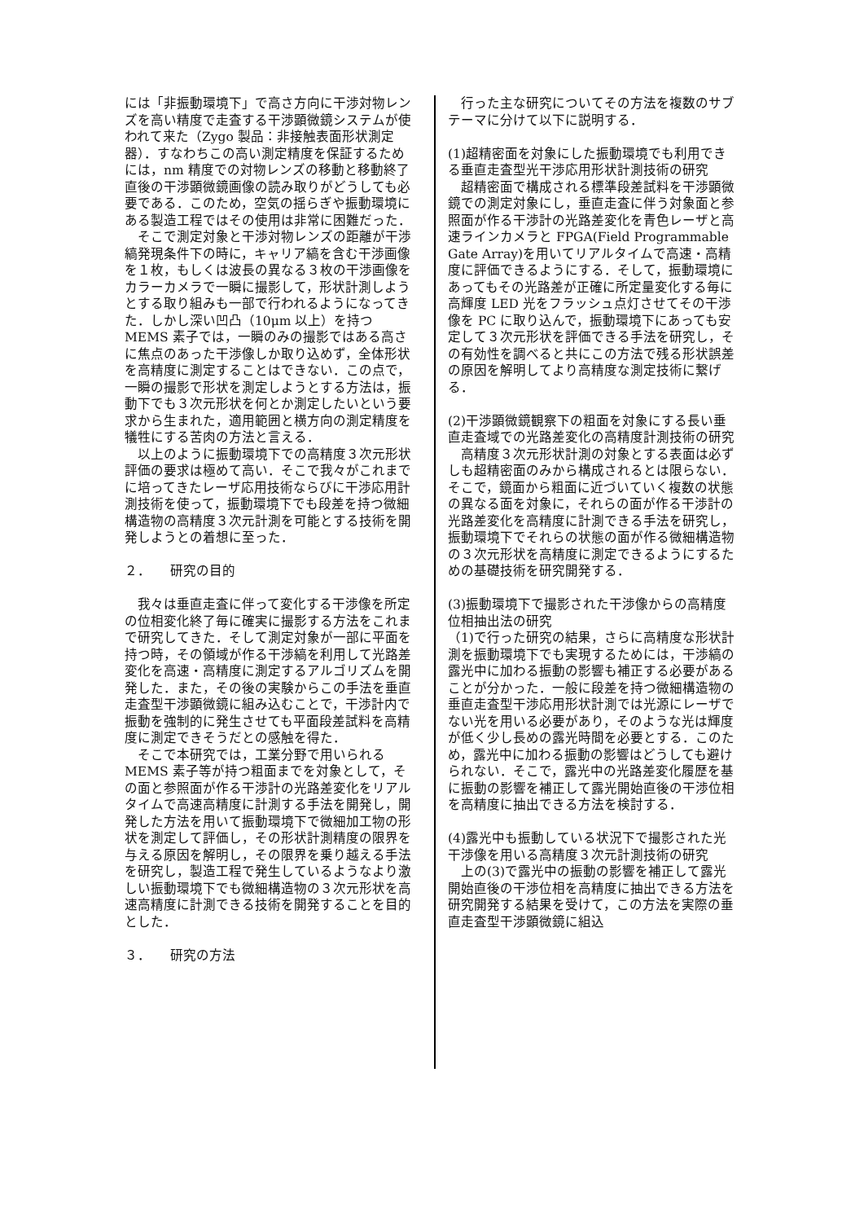には「非振動環境下」で高さ方向に干渉対物レンズを高い精度で走査する干渉顕微鏡システムが使われて来た（Zygo 製品：非接触表面形状測定器）．すなわちこの高い測定精度を保証するためには，nm 精度での対物レンズの移動と移動終了直後の干渉顕微鏡画像の読み取りがどうしても必要である．このため，空気の揺らぎや振動環境にある製造工程ではその使用は非常に困難だった．
　そこで測定対象と干渉対物レンズの距離が干渉縞発現条件下の時に，キャリア縞を含む干渉画像を１枚，もしくは波長の異なる３枚の干渉画像をカラーカメラで一瞬に撮影して，形状計測しようとする取り組みも一部で行われるようになってきた．しかし深い凹凸（10μm 以上）を持つ MEMS 素子では，一瞬のみの撮影ではある高さに焦点のあった干渉像しか取り込めず，全体形状を高精度に測定することはできない．この点で，一瞬の撮影で形状を測定しようとする方法は，振動下でも３次元形状を何とか測定したいという要求から生まれた，適用範囲と横方向の測定精度を犠牲にする苦肉の方法と言える．
　以上のように振動環境下での高精度３次元形状評価の要求は極めて高い．そこで我々がこれまでに培ってきたレーザ応用技術ならびに干渉応用計測技術を使って，振動環境下でも段差を持つ微細構造物の高精度３次元計測を可能とする技術を開発しようとの着想に至った．
２．　　研究の目的
　我々は垂直走査に伴って変化する干渉像を所定の位相変化終了毎に確実に撮影する方法をこれまで研究してきた．そして測定対象が一部に平面を持つ時，その領域が作る干渉縞を利用して光路差変化を高速・高精度に測定するアルゴリズムを開発した．また，その後の実験からこの手法を垂直走査型干渉顕微鏡に組み込むことで，干渉計内で振動を強制的に発生させても平面段差試料を高精度に測定できそうだとの感触を得た．
　そこで本研究では，工業分野で用いられる MEMS 素子等が持つ粗面までを対象として，その面と参照面が作る干渉計の光路差変化をリアルタイムで高速高精度に計測する手法を開発し，開発した方法を用いて振動環境下で微細加工物の形状を測定して評価し，その形状計測精度の限界を与える原因を解明し，その限界を乗り越える手法を研究し，製造工程で発生しているようなより激しい振動環境下でも微細構造物の３次元形状を高速高精度に計測できる技術を開発することを目的とした．
３．　　研究の方法
　行った主な研究についてその方法を複数のサブテーマに分けて以下に説明する．
(1)超精密面を対象にした振動環境でも利用できる垂直走査型光干渉応用形状計測技術の研究
　超精密面で構成される標準段差試料を干渉顕微鏡での測定対象にし，垂直走査に伴う対象面と参照面が作る干渉計の光路差変化を青色レーザと高速ラインカメラと FPGA(Field Programmable Gate Array)を用いてリアルタイムで高速・高精度に評価できるようにする．そして，振動環境にあってもその光路差が正確に所定量変化する毎に高輝度 LED 光をフラッシュ点灯させてその干渉像を PC に取り込んで，振動環境下にあっても安定して３次元形状を評価できる手法を研究し，その有効性を調べると共にこの方法で残る形状誤差の原因を解明してより高精度な測定技術に繋げる．
(2)干渉顕微鏡観察下の粗面を対象にする長い垂直走査域での光路差変化の高精度計測技術の研究
　高精度３次元形状計測の対象とする表面は必ずしも超精密面のみから構成されるとは限らない．そこで，鏡面から粗面に近づいていく複数の状態の異なる面を対象に，それらの面が作る干渉計の光路差変化を高精度に計測できる手法を研究し，振動環境下でそれらの状態の面が作る微細構造物の３次元形状を高精度に測定できるようにするための基礎技術を研究開発する．
(3)振動環境下で撮影された干渉像からの高精度位相抽出法の研究
（1)で行った研究の結果，さらに高精度な形状計測を振動環境下でも実現するためには，干渉縞の露光中に加わる振動の影響も補正する必要があることが分かった．一般に段差を持つ微細構造物の垂直走査型干渉応用形状計測では光源にレーザでない光を用いる必要があり，そのような光は輝度が低く少し長めの露光時間を必要とする．このため，露光中に加わる振動の影響はどうしても避けられない．そこで，露光中の光路差変化履歴を基に振動の影響を補正して露光開始直後の干渉位相を高精度に抽出できる方法を検討する．
(4)露光中も振動している状況下で撮影された光干渉像を用いる高精度３次元計測技術の研究
　上の(3)で露光中の振動の影響を補正して露光開始直後の干渉位相を高精度に抽出できる方法を研究開発する結果を受けて，この方法を実際の垂直走査型干渉顕微鏡に組込